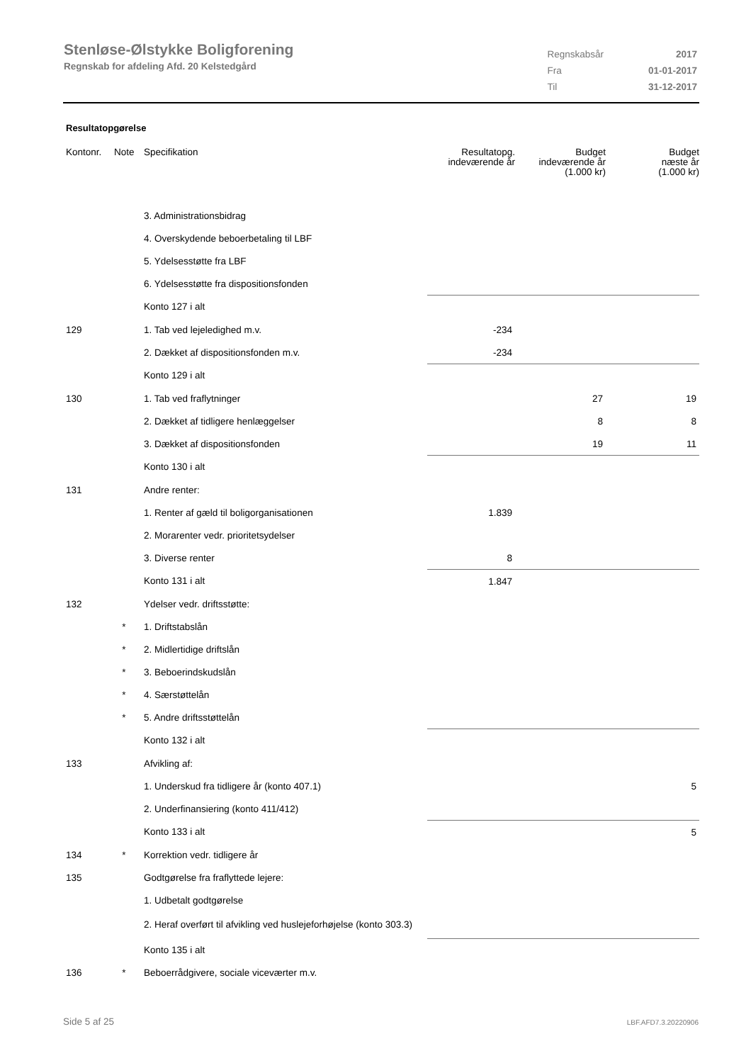Stenløse-Ølstykke Boligforening
Regnskab for afdeling Afd. 20 Kelstedgård
| Regnskabsår | 2017 |
| Fra | 01-01-2017 |
| Til | 31-12-2017 |
Resultatopgørelse
| Kontonr. | Note | Specifikation | Resultatopg. indeværende år | Budget indeværende år (1.000 kr) | Budget næste år (1.000 kr) |
| --- | --- | --- | --- | --- | --- |
| | | 3. Administrationsbidrag | | | |
| | | 4. Overskydende beboerbetaling til LBF | | | |
| | | 5. Ydelsesstøtte fra LBF | | | |
| | | 6. Ydelsesstøtte fra dispositionsfonden | | | |
| | | Konto 127 i alt | | | |
| 129 | | 1. Tab ved lejeledighed m.v. | -234 | | |
| | | 2. Dækket af dispositionsfonden m.v. | -234 | | |
| | | Konto 129 i alt | | | |
| 130 | | 1. Tab ved fraflytninger | | 27 | 19 |
| | | 2. Dækket af tidligere henlæggelser | | 8 | 8 |
| | | 3. Dækket af dispositionsfonden | | 19 | 11 |
| | | Konto 130 i alt | | | |
| 131 | | Andre renter: | | | |
| | | 1. Renter af gæld til boligorganisationen | 1.839 | | |
| | | 2. Morarenter vedr. prioritetsydelser | | | |
| | | 3. Diverse renter | 8 | | |
| | | Konto 131 i alt | 1.847 | | |
| 132 | | Ydelser vedr. driftsstøtte: | | | |
| | * | 1. Driftstabslån | | | |
| | * | 2. Midlertidige driftslån | | | |
| | * | 3. Beboerindskudslån | | | |
| | * | 4. Særstøttelån | | | |
| | * | 5. Andre driftsstøttelån | | | |
| | | Konto 132 i alt | | | |
| 133 | | Afvikling af: | | | |
| | | 1. Underskud fra tidligere år (konto 407.1) | | | 5 |
| | | 2. Underfinansiering (konto 411/412) | | | |
| | | Konto 133 i alt | | | 5 |
| 134 | * | Korrektion vedr. tidligere år | | | |
| 135 | | Godtgørelse fra fraflyttede lejere: | | | |
| | | 1. Udbetalt godtgørelse | | | |
| | | 2. Heraf overført til afvikling ved huslejeforhøjelse (konto 303.3) | | | |
| | | Konto 135 i alt | | | |
| 136 | * | Beboerrådgivere, sociale viceværter m.v. | | | |
Side 5 af 25 LBF.AFD7.3.20220906